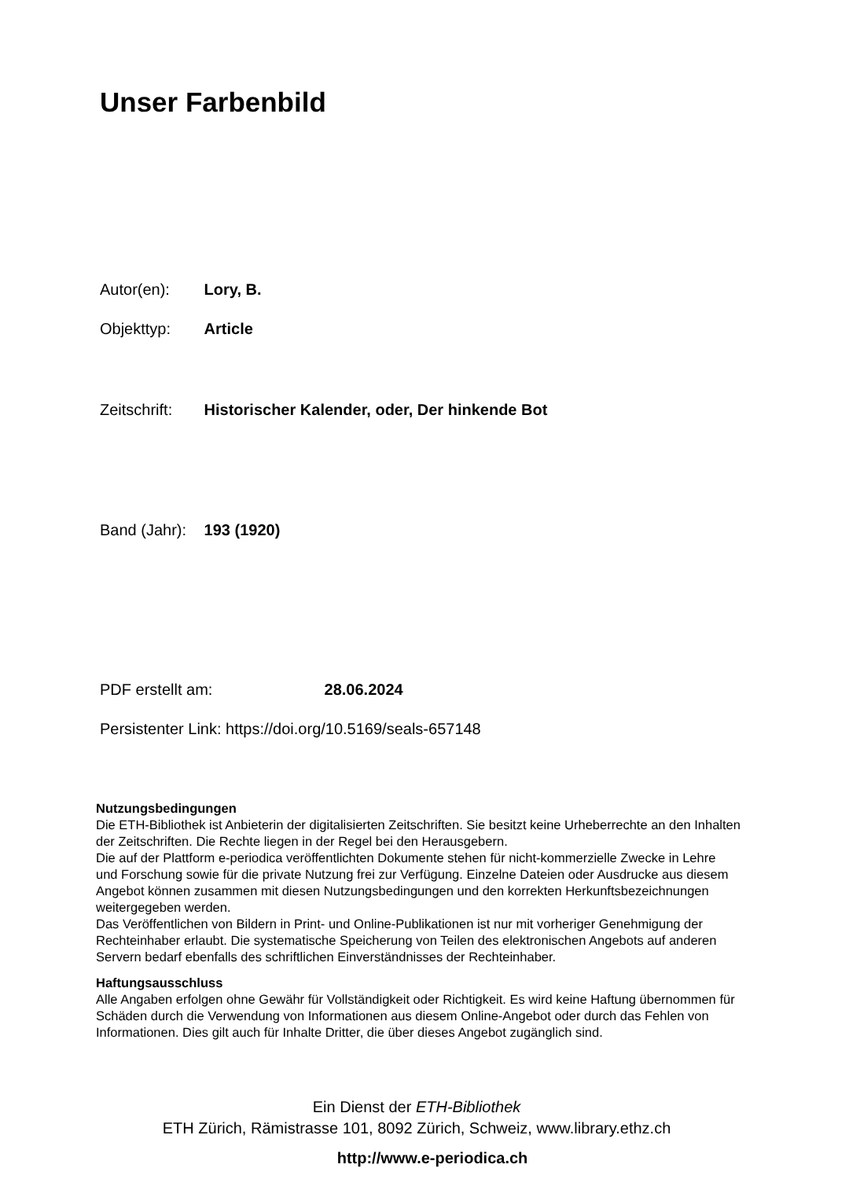Unser Farbenbild
Autor(en): Lory, B.
Objekttyp: Article
Zeitschrift: Historischer Kalender, oder, Der hinkende Bot
Band (Jahr): 193 (1920)
PDF erstellt am: 28.06.2024
Persistenter Link: https://doi.org/10.5169/seals-657148
Nutzungsbedingungen
Die ETH-Bibliothek ist Anbieterin der digitalisierten Zeitschriften. Sie besitzt keine Urheberrechte an den Inhalten der Zeitschriften. Die Rechte liegen in der Regel bei den Herausgebern.
Die auf der Plattform e-periodica veröffentlichten Dokumente stehen für nicht-kommerzielle Zwecke in Lehre und Forschung sowie für die private Nutzung frei zur Verfügung. Einzelne Dateien oder Ausdrucke aus diesem Angebot können zusammen mit diesen Nutzungsbedingungen und den korrekten Herkunftsbezeichnungen weitergegeben werden.
Das Veröffentlichen von Bildern in Print- und Online-Publikationen ist nur mit vorheriger Genehmigung der Rechteinhaber erlaubt. Die systematische Speicherung von Teilen des elektronischen Angebots auf anderen Servern bedarf ebenfalls des schriftlichen Einverständnisses der Rechteinhaber.
Haftungsausschluss
Alle Angaben erfolgen ohne Gewähr für Vollständigkeit oder Richtigkeit. Es wird keine Haftung übernommen für Schäden durch die Verwendung von Informationen aus diesem Online-Angebot oder durch das Fehlen von Informationen. Dies gilt auch für Inhalte Dritter, die über dieses Angebot zugänglich sind.
Ein Dienst der ETH-Bibliothek
ETH Zürich, Rämistrasse 101, 8092 Zürich, Schweiz, www.library.ethz.ch
http://www.e-periodica.ch